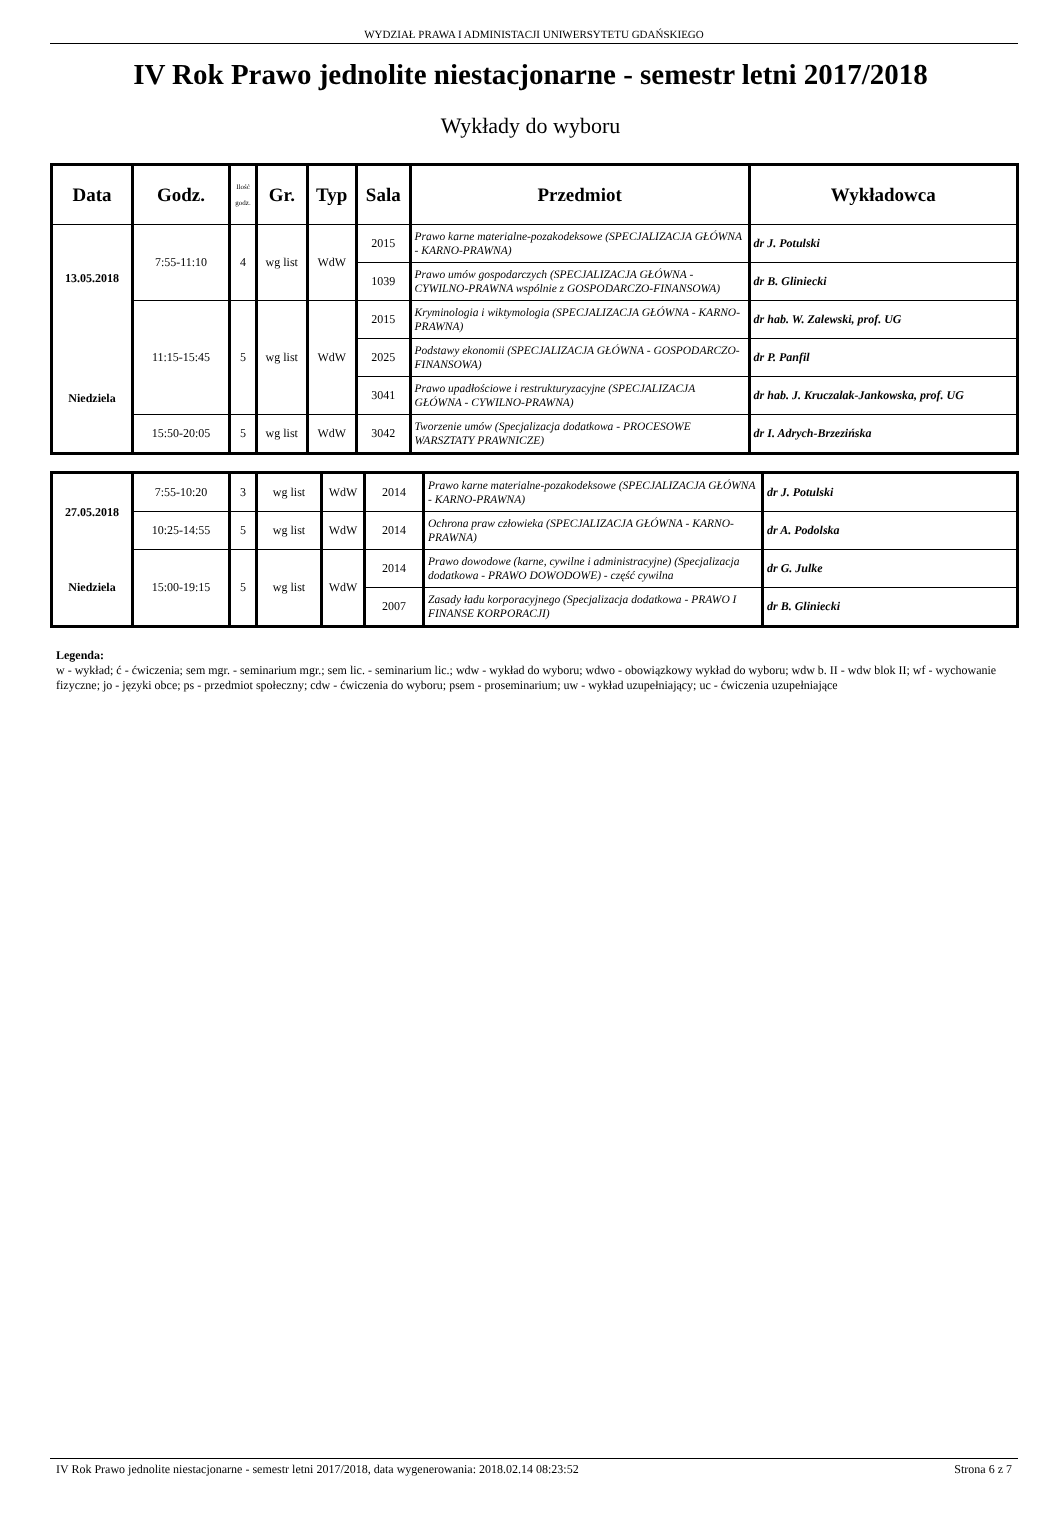WYDZIAŁ PRAWA I ADMINISTACJI UNIWERSYTETU GDAŃSKIEGO
IV Rok Prawo jednolite niestacjonarne - semestr letni 2017/2018
Wykłady do wyboru
| Data | Godz. | Ilość godz. | Gr. | Typ | Sala | Przedmiot | Wykładowca |
| --- | --- | --- | --- | --- | --- | --- | --- |
| 13.05.2018 Niedziela | 7:55-11:10 | 4 | wg list | WdW | 2015 | Prawo karne materialne-pozakodeksowe (SPECJALIZACJA GŁÓWNA - KARNO-PRAWNA) | dr J. Potulski |
| | | | | | 1039 | Prawo umów gospodarczych (SPECJALIZACJA GŁÓWNA - CYWILNO-PRAWNA wspólnie z GOSPODARCZO-FINANSOWA) | dr B. Gliniecki |
| | 11:15-15:45 | 5 | wg list | WdW | 2015 | Kryminologia i wiktymologia (SPECJALIZACJA GŁÓWNA - KARNO-PRAWNA) | dr hab. W. Zalewski, prof. UG |
| | | | | | 2025 | Podstawy ekonomii (SPECJALIZACJA GŁÓWNA - GOSPODARCZO-FINANSOWA) | dr P. Panfil |
| | | | | | 3041 | Prawo upadłościowe i restrukturyzacyjne (SPECJALIZACJA GŁÓWNA - CYWILNO-PRAWNA) | dr hab. J. Kruczalak-Jankowska, prof. UG |
| | 15:50-20:05 | 5 | wg list | WdW | 3042 | Tworzenie umów (Specjalizacja dodatkowa - PROCESOWE WARSZTATY PRAWNICZE) | dr I. Adrych-Brzezińska |
| 27.05.2018 Niedziela | 7:55-10:20 | 3 | wg list | WdW | 2014 | Prawo karne materialne-pozakodeksowe (SPECJALIZACJA GŁÓWNA - KARNO-PRAWNA) | dr J. Potulski |
| | 10:25-14:55 | 5 | wg list | WdW | 2014 | Ochrona praw człowieka (SPECJALIZACJA GŁÓWNA - KARNO-PRAWNA) | dr A. Podolska |
| | 15:00-19:15 | 5 | wg list | WdW | 2014 | Prawo dowodowe (karne, cywilne i administracyjne) (Specjalizacja dodatkowa - PRAWO DOWODOWE) - część cywilna | dr G. Julke |
| | | | | | 2007 | Zasady ładu korporacyjnego (Specjalizacja dodatkowa - PRAWO I FINANSE KORPORACJI) | dr B. Gliniecki |
Legenda:
w - wykład; ć - ćwiczenia; sem mgr. - seminarium mgr.; sem lic. - seminarium lic.; wdw - wykład do wyboru; wdwo - obowiązkowy wykład do wyboru; wdw b. II - wdw blok II; wf - wychowanie fizyczne; jo - języki obce; ps - przedmiot społeczny; cdw - ćwiczenia do wyboru; psem - proseminarium; uw - wykład uzupełniający; uc - ćwiczenia uzupełniające
IV Rok Prawo jednolite niestacjonarne - semestr letni 2017/2018, data wygenerowania: 2018.02.14 08:23:52 Strona 6 z 7